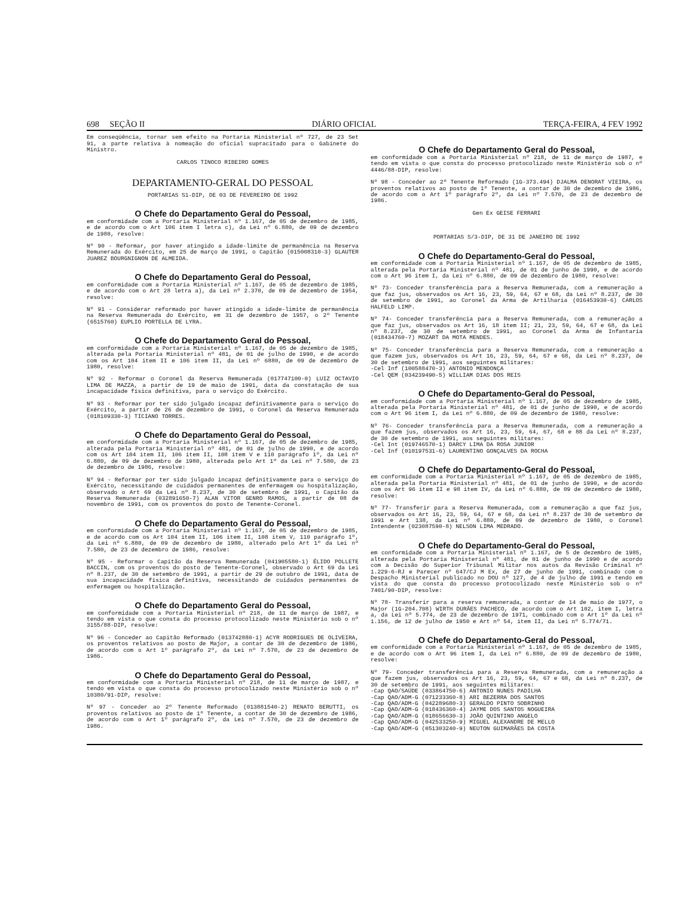698 SEÇÃO II DIÁRIO OFICIAL TERÇA-FEIRA, 4 FEV 1992
Em conseqüência, tornar sem efeito na Portaria Ministerial nº 727, de 23 Set 91, a parte relativa à nomeação do oficial supracitado para o Gabinete do Ministro.
CARLOS TINOCO RIBEIRO GOMES
DEPARTAMENTO-GERAL DO PESSOAL
PORTARIAS S1-DIP, DE 03 DE FEVEREIRO DE 1992
O Chefe do Departamento Geral do Pessoal,
em conformidade com a Portaria Ministerial nº 1.167, de 05 de dezembro de 1985, e de acordo com o Art 106 item I letra c), da Lei nº 6.880, de 09 de dezembro de 1980, resolve:
Nº 90 - Reformar, por haver atingido a idade-limite de permanência na Reserva Remunerada do Exército, em 25 de março de 1991, o Capitão (015008310-3) GLAUTER JUAREZ BOURGNIGNON DE ALMEIDA.
O Chefe do Departamento Geral do Pessoal,
em conformidade com a Portaria Ministerial nº 1.167, de 05 de dezembro de 1985, e de acordo com o Art 28 letra a), da Lei nº 2.370, de 09 de dezembro de 1954, resolve:
Nº 91 - Considerar reformado por haver atingido a idade-limite de permanência na Reserva Remunerada do Exército, em 31 de dezembro de 1957, o 2º Tenente (6515760) EUPLIO PORTELLA DE LYRA.
O Chefe do Departamento Geral do Pessoal,
em conformidade com a Portaria Ministerial nº 1.167, de 05 de dezembro de 1985, alterada pela Portaria Ministerial nº 481, de 01 de julho de 1990, e de acordo com os Art 104 item II e 106 item II, da Lei nº 6880, de 09 de dezembro de 1980, resolve:
Nº 92 - Reformar o Coronel da Reserva Remunerada (017747100-0) LUIZ OCTAVIO LIMA DE MAZZA, a partir de 19 de maio de 1991, data da constatação de sua incapacidade física definitiva, para o serviço do Exército.
Nº 93 - Reformar por ter sido julgado incapaz definitivamente para o serviço do Exército, a partir de 26 de dezembro de 1991, o Coronel da Reserva Remunerada (018109330-3) TICIANO TORRES.
O Chefe do Departamento Geral do Pessoal,
em conformidade com a Portaria Ministerial nº 1.167, de 05 de dezembro de 1985, alterada pela Portaria Ministerial nº 481, de 01 de julho de 1990, e de acordo com os Art 104 item II, 106 item II, 108 item V e 110 parágrafo 1º, da Lei nº 6.880, de 09 de dezembro de 1980, alterada pelo Art 1º da Lei nº 7.580, de 23 de dezembro de 1986, resolve:
Nº 94 - Reformar por ter sido julgado incapaz definitivamente para o serviço do Exército, necessitando de cuidados permanentes de enfermagem ou hospitalização, observado o Art 69 da Lei nº 8.237, de 30 de setembro de 1991, o Capitão da Reserva Remunerada (032891650-7) ALAN VITOR GENRO RAMOS, a partir de 08 de novembro de 1991, com os proventos do posto de Tenente-Coronel.
O Chefe do Departamento Geral do Pessoal,
em conformidade com a Portaria Ministerial nº 1.167, de 05 de dezembro de 1985, e de acordo com os Art 104 item II, 106 item II, 108 item V, 110 parágrafo 1º, da Lei nº 6.880, de 09 de dezembro de 1980, alterado pelo Art 1º da Lei nº 7.580, de 23 de dezembro de 1986, resolve:
Nº 95 - Reformar o Capitão da Reserva Remunerada (041905580-1) ÉLIDO POLLETE BACCIN, com os proventos do posto de Tenente-Coronel, observado o Art 69 da Lei nº 8.237, de 30 de setembro de 1991, a partir de 29 de outubro de 1991, data de sua incapacidade física definitiva, necessitando de cuidados permanentes de enfermagem ou hospitalização.
O Chefe do Departamento Geral do Pessoal,
em conformidade com a Portaria Ministerial nº 218, de 11 de março de 1987, e tendo em vista o que consta do processo protocolizado neste Ministério sob o nº 3155/88-DIP, resolve:
Nº 96 - Conceder ao Capitão Reformado (013742880-1) ACYR RODRIGUES DE OLIVEIRA, os proventos relativos ao posto de Major, a contar de 30 de dezembro de 1986, de acordo com o Art 1º parágrafo 2º, da Lei nº 7.570, de 23 de dezembro de 1986.
O Chefe do Departamento Geral do Pessoal,
em conformidade com a Portaria Ministerial nº 218, de 11 de março de 1987, e tendo em vista o que consta do processo protocolizado neste Ministério sob o nº 10380/91-DIP, resolve:
Nº 97 - Conceder ao 2º Tenente Reformado (013881540-2) RENATO BERUTTI, os proventos relativos ao posto de 1º Tenente, a contar de 30 de dezembro de 1986, de acordo com o Art 1º parágrafo 2º, da Lei nº 7.570, de 23 de dezembro de 1986.
O Chefe do Departamento Geral do Pessoal,
em conformidade com a Portaria Ministerial nº 218, de 11 de março de 1987, e tendo em vista o que consta do processo protocolizado neste Ministério sob o nº 4446/88-DIP, resolve:
Nº 98 - Conceder ao 2º Tenente Reformado (1G-373.494) DJALMA DENORAT VIEIRA, os proventos relativos ao posto de 1º Tenente, a contar de 30 de dezembro de 1986, de acordo com o Art 1º parágrafo 2º, da Lei nº 7.570, de 23 de dezembro de 1986.
Gen Ex GEISE FERRARI
PORTARIAS S/3-DIP, DE 31 DE JANEIRO DE 1992
O Chefe do Departamento-Geral do Pessoal,
em conformidade com a Portaria Ministerial nº 1.167, de 05 de dezembro de 1985, alterada pela Portaria Ministerial nº 481, de 01 de junho de 1990, e de acordo com o Art 96 item I, da Lei nº 6.880, de 09 de dezembro de 1980, resolve:
Nº 73- Conceder transferência para a Reserva Remunerada, com a remuneração a que faz jus, observados os Art 16, 23, 59, 64, 67 e 68, da Lei nº 8.237, de 30 de setembro de 1991, ao Coronel da Arma de Artilharia (016453930-6) CARLOS HALFELD LIMP.
Nº 74- Conceder transferência para a Reserva Remunerada, com a remuneração a que faz jus, observados os Art 16, 18 item II; 21, 23, 59, 64, 67 e 68, da Lei nº 8.237, de 30 de setembro de 1991, ao Coronel da Arma de Infantaria (018434760-7) MOZART DA MOTA MENDES.
Nº 75- Conceder transferência para a Reserva Remunerada, com a remuneração a que fazem jus, observados os Art 16, 23, 59, 64, 67 e 68, da Lei nº 8.237, de 30 de setembro de 1991, aos seguintes militares:
-Cel Inf (100588470-3) ANTONIO MENDONÇA
-Cel QEM (034239490-5) WILLIAM DIAS DOS REIS
O Chefe do Departamento-Geral do Pessoal,
em conformidade com a Portaria Ministerial nº 1.167, de 05 de dezembro de 1985, alterada pela Portaria Ministerial nº 481, de 01 de junho de 1990, e de acordo com o Art 96 item I, da Lei nº 6.880, de 09 de dezembro de 1980, resolve:
Nº 76- Conceder transferência para a Reserva Remunerada, com a remuneração a que fazem jus, observados os Art 16, 23, 59, 64, 67, 68 e 88 da Lei nº 8.237, de 30 de setembro de 1991, aos seguintes militares:
-Cel Int (019746570-1) DARCY LIMA DA ROSA JUNIOR
-Cel Inf (010197531-6) LAURENTINO GONÇALVES DA ROCHA
O Chefe do Departamento-Geral do Pessoal,
em conformidade com a Portaria Ministerial nº 1.167, de 05 de dezembro de 1985, alterada pela Portaria Ministerial nº 481, de 01 de junho de 1990, e de acordo com os Art 96 item II e 98 item IV, da Lei nº 6.880, de 09 de dezembro de 1980, resolve:
Nº 77- Transferir para a Reserva Remunerada, com a remuneração a que faz jus, observados os Art 16, 23, 59, 64, 67 e 68, da Lei nº 8.237 de 30 de setembro de 1991 e Art 138, da Lei nº 6.880, de 09 de dezembro de 1980, o Coronel Intendente (023087590-8) NELSON LIMA MEDRADO.
O Chefe do Departamento-Geral do Pessoal,
em conformidade com a Portaria Ministerial nº 1.167, de 5 de dezembro de 1985, alterada pela Portaria Ministerial nº 481, de 01 de junho de 1990 e de acordo com a Decisão do Superior Tribunal Militar nos autos da Revisão Criminal nº 1.229-6-RJ e Parecer nº 647/CJ M Ex, de 27 de junho de 1991, combinado com o Despacho Ministerial publicado no DOU nº 127, de 4 de julho de 1991 e tendo em vista do que consta do processo protocolizado neste Ministério sob o nº 7401/90-DIP, resolve:
Nº 78- Transferir para a reserva remunerada, a contar de 14 de maio de 1977, o Major (1G-204.708) WIRTH DURÃES PACHECO, de acordo com o Art 102, item I, letra a, da Lei nº 5.774, de 23 de dezembro de 1971, combinado com o Art 1º da Lei nº 1.156, de 12 de julho de 1950 e Art nº 54, item II, da Lei nº 5.774/71.
O Chefe do Departamento-Geral do Pessoal,
em conformidade com a Portaria Ministerial nº 1.167, de 05 de dezembro de 1985, e de acordo com o Art 96 item I, da Lei nº 6.880, de 09 de dezembro de 1980, resolve:
Nº 79- Conceder transferência para a Reserva Remunerada, com a remuneração a que fazem jus, observados os Art 16, 23, 59, 64, 67 e 68, da Lei nº 8.237, de 30 de setembro de 1991, aos seguintes militares:
-Cap QAO/SAÚDE (033864750-6) ANTONIO NUNES PADILHA
-Cap QAO/ADM-G (071233360-8) ARI BEZERRA DOS SANTOS
-Cap QAO/ADM-G (042289680-3) GERALDO PINTO SOBRINHO
-Cap QAO/ADM-G (018436360-4) JAYME DOS SANTOS NOGUEIRA
-Cap QAO/ADM-G (018656630-3) JOÃO QUINTINO ANGELO
-Cap QAO/ADM-G (042533250-9) MIGUEL ALEXANDRE DE MELLO
-Cap QAO/ADM-G (051303240-9) NEUTON GUIMARÃES DA COSTA